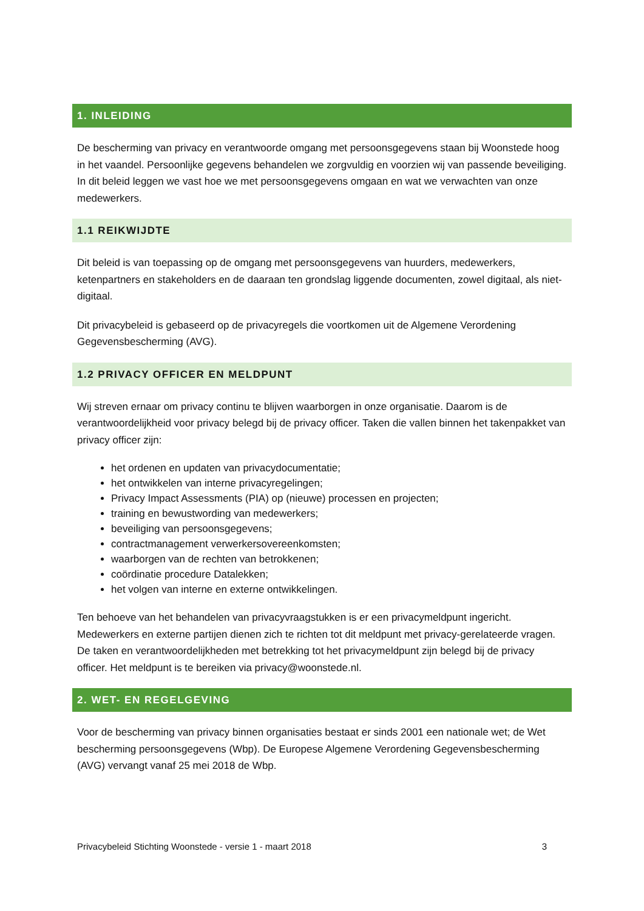1. INLEIDING
De bescherming van privacy en verantwoorde omgang met persoonsgegevens staan bij Woonstede hoog in het vaandel. Persoonlijke gegevens behandelen we zorgvuldig en voorzien wij van passende beveiliging. In dit beleid leggen we vast hoe we met persoonsgegevens omgaan en wat we verwachten van onze medewerkers.
1.1 REIKWIJDTE
Dit beleid is van toepassing op de omgang met persoonsgegevens van huurders, medewerkers, ketenpartners en stakeholders en de daaraan ten grondslag liggende documenten, zowel digitaal, als niet-digitaal.
Dit privacybeleid is gebaseerd op de privacyregels die voortkomen uit de Algemene Verordening Gegevensbescherming (AVG).
1.2 PRIVACY OFFICER EN MELDPUNT
Wij streven ernaar om privacy continu te blijven waarborgen in onze organisatie. Daarom is de verantwoordelijkheid voor privacy belegd bij de privacy officer. Taken die vallen binnen het takenpakket van privacy officer zijn:
het ordenen en updaten van privacydocumentatie;
het ontwikkelen van interne privacyregelingen;
Privacy Impact Assessments (PIA) op (nieuwe) processen en projecten;
training en bewustwording van medewerkers;
beveiliging van persoonsgegevens;
contractmanagement verwerkersovereenkomsten;
waarborgen van de rechten van betrokkenen;
coördinatie procedure Datalekken;
het volgen van interne en externe ontwikkelingen.
Ten behoeve van het behandelen van privacyvraagstukken is er een privacymeldpunt ingericht. Medewerkers en externe partijen dienen zich te richten tot dit meldpunt met privacy-gerelateerde vragen. De taken en verantwoordelijkheden met betrekking tot het privacymeldpunt zijn belegd bij de privacy officer. Het meldpunt is te bereiken via privacy@woonstede.nl.
2. WET- EN REGELGEVING
Voor de bescherming van privacy binnen organisaties bestaat er sinds 2001 een nationale wet; de Wet bescherming persoonsgegevens (Wbp). De Europese Algemene Verordening Gegevensbescherming (AVG) vervangt vanaf 25 mei 2018 de Wbp.
Privacybeleid Stichting Woonstede - versie 1 - maart 2018 3